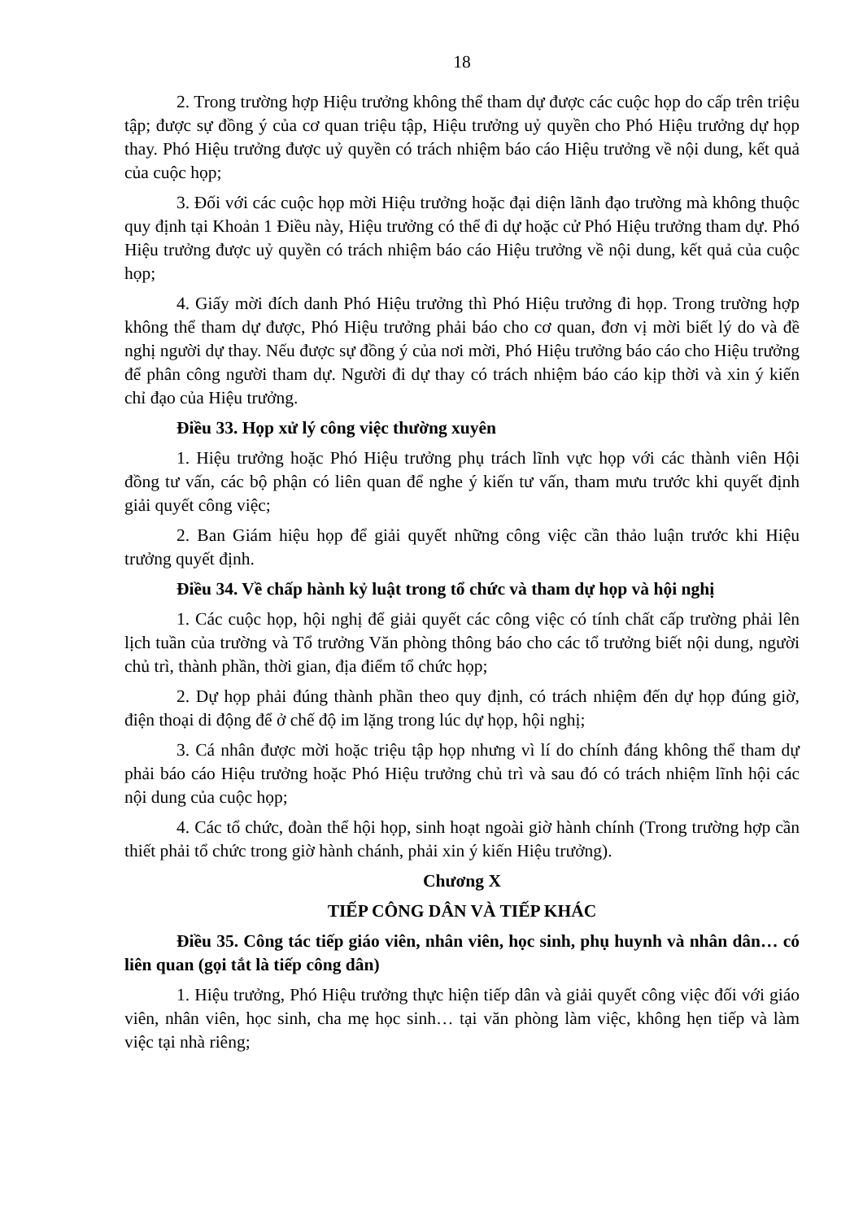18
2. Trong trường hợp Hiệu trưởng không thể tham dự được các cuộc họp do cấp trên triệu tập; được sự đồng ý của cơ quan triệu tập, Hiệu trưởng uỷ quyền cho Phó Hiệu trưởng dự họp thay. Phó Hiệu trưởng được uỷ quyền có trách nhiệm báo cáo Hiệu trưởng về nội dung, kết quả của cuộc họp;
3. Đối với các cuộc họp mời Hiệu trưởng hoặc đại diện lãnh đạo trường mà không thuộc quy định tại Khoản 1 Điều này, Hiệu trưởng có thể đi dự hoặc cử Phó Hiệu trưởng tham dự. Phó Hiệu trưởng được uỷ quyền có trách nhiệm báo cáo Hiệu trưởng về nội dung, kết quả của cuộc họp;
4. Giấy mời đích danh Phó Hiệu trưởng thì Phó Hiệu trưởng đi họp. Trong trường hợp không thể tham dự được, Phó Hiệu trưởng phải báo cho cơ quan, đơn vị mời biết lý do và đề nghị người dự thay. Nếu được sự đồng ý của nơi mời, Phó Hiệu trưởng báo cáo cho Hiệu trưởng để phân công người tham dự. Người đi dự thay có trách nhiệm báo cáo kịp thời và xin ý kiến chỉ đạo của Hiệu trưởng.
Điều 33. Họp xử lý công việc thường xuyên
1. Hiệu trưởng hoặc Phó Hiệu trưởng phụ trách lĩnh vực họp với các thành viên Hội đồng tư vấn, các bộ phận có liên quan để nghe ý kiến tư vấn, tham mưu trước khi quyết định giải quyết công việc;
2. Ban Giám hiệu họp để giải quyết những công việc cần thảo luận trước khi Hiệu trưởng quyết định.
Điều 34. Về chấp hành kỷ luật trong tổ chức và tham dự họp và hội nghị
1. Các cuộc họp, hội nghị để giải quyết các công việc có tính chất cấp trường phải lên lịch tuần của trường và Tổ trưởng Văn phòng thông báo cho các tổ trưởng biết nội dung, người chủ trì, thành phần, thời gian, địa điểm tổ chức họp;
2. Dự họp phải đúng thành phần theo quy định, có trách nhiệm đến dự họp đúng giờ, điện thoại di động để ở chế độ im lặng trong lúc dự họp, hội nghị;
3. Cá nhân được mời hoặc triệu tập họp nhưng vì lí do chính đáng không thể tham dự phải báo cáo Hiệu trưởng hoặc Phó Hiệu trưởng chủ trì và sau đó có trách nhiệm lĩnh hội các nội dung của cuộc họp;
4. Các tổ chức, đoàn thể hội họp, sinh hoạt ngoài giờ hành chính (Trong trường hợp cần thiết phải tổ chức trong giờ hành chánh, phải xin ý kiến Hiệu trưởng).
Chương X
TIẾP CÔNG DÂN VÀ TIẾP KHÁC
Điều 35. Công tác tiếp giáo viên, nhân viên, học sinh, phụ huynh và nhân dân… có liên quan (gọi tắt là tiếp công dân)
1. Hiệu trưởng, Phó Hiệu trưởng thực hiện tiếp dân và giải quyết công việc đối với giáo viên, nhân viên, học sinh, cha mẹ học sinh… tại văn phòng làm việc, không hẹn tiếp và làm việc tại nhà riêng;